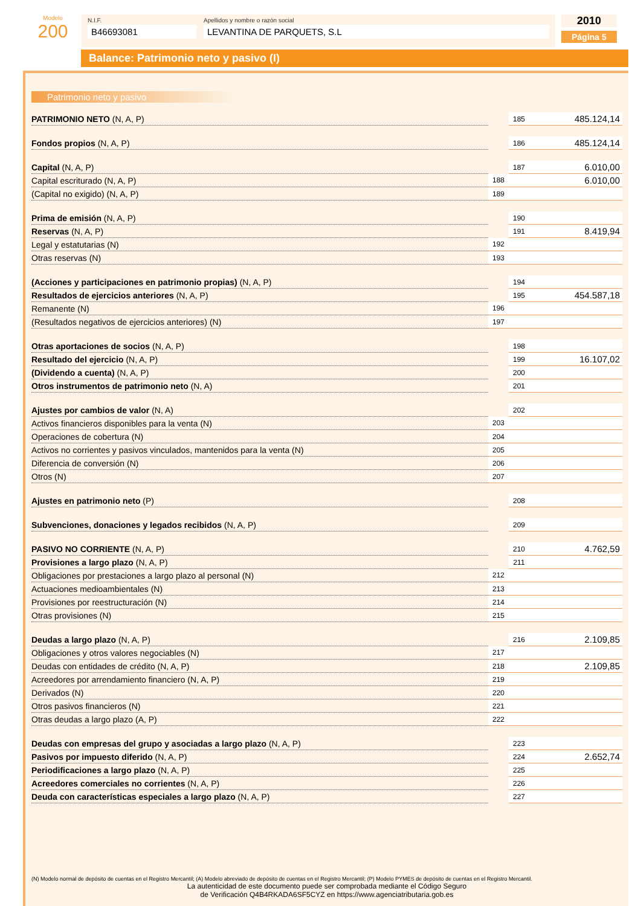Modelo
200
N.I.F.
B46693081
Apellidos y nombre o razón social
LEVANTINA DE PARQUETS, S.L
2010
Página 5
Balance: Patrimonio neto y pasivo (I)
Patrimonio neto y pasivo
| PATRIMONIO NETO (N, A, P) | | 185 | 485.124,14 |
| Fondos propios (N, A, P) | | 186 | 485.124,14 |
| Capital (N, A, P) | | 187 | 6.010,00 |
| Capital escriturado (N, A, P) | 188 | 6.010,00 | |
| (Capital no exigido) (N, A, P) | 189 | | |
| Prima de emisión (N, A, P) | | 190 | |
| Reservas (N, A, P) | | 191 | 8.419,94 |
| Legal y estatutarias (N) | 192 | | |
| Otras reservas (N) | 193 | | |
| (Acciones y participaciones en patrimonio propias) (N, A, P) | | 194 | |
| Resultados de ejercicios anteriores (N, A, P) | | 195 | 454.587,18 |
| Remanente (N) | 196 | | |
| (Resultados negativos de ejercicios anteriores) (N) | 197 | | |
| Otras aportaciones de socios (N, A, P) | | 198 | |
| Resultado del ejercicio (N, A, P) | | 199 | 16.107,02 |
| (Dividendo a cuenta) (N, A, P) | | 200 | |
| Otros instrumentos de patrimonio neto (N, A) | | 201 | |
| Ajustes por cambios de valor (N, A) | | 202 | |
| Activos financieros disponibles para la venta (N) | 203 | | |
| Operaciones de cobertura (N) | 204 | | |
| Activos no corrientes y pasivos vinculados, mantenidos para la venta (N) | 205 | | |
| Diferencia de conversión (N) | 206 | | |
| Otros (N) | 207 | | |
| Ajustes en patrimonio neto (P) | | 208 | |
| Subvenciones, donaciones y legados recibidos (N, A, P) | | 209 | |
| PASIVO NO CORRIENTE (N, A, P) | | 210 | 4.762,59 |
| Provisiones a largo plazo (N, A, P) | | 211 | |
| Obligaciones por prestaciones a largo plazo al personal (N) | 212 | | |
| Actuaciones medioambientales (N) | 213 | | |
| Provisiones por reestructuración (N) | 214 | | |
| Otras provisiones (N) | 215 | | |
| Deudas a largo plazo (N, A, P) | | 216 | 2.109,85 |
| Obligaciones y otros valores negociables (N) | 217 | | |
| Deudas con entidades de crédito (N, A, P) | 218 | 2.109,85 | |
| Acreedores por arrendamiento financiero (N, A, P) | 219 | | |
| Derivados (N) | 220 | | |
| Otros pasivos financieros (N) | 221 | | |
| Otras deudas a largo plazo (A, P) | 222 | | |
| Deudas con empresas del grupo y asociadas a largo plazo (N, A, P) | | 223 | |
| Pasivos por impuesto diferido (N, A, P) | | 224 | 2.652,74 |
| Periodificaciones a largo plazo (N, A, P) | | 225 | |
| Acreedores comerciales no corrientes (N, A, P) | | 226 | |
| Deuda con características especiales a largo plazo (N, A, P) | | 227 | |
(N) Modelo normal de depósito de cuentas en el Registro Mercantil; (A) Modelo abreviado de depósito de cuentas en el Registro Mercantil; (P) Modelo PYMES de depósito de cuentas en el Registro Mercantil.
La autenticidad de este documento puede ser comprobada mediante el Código Seguro
de Verificación Q4B4RKADA6SF5CYZ en https://www.agenciatributaria.gob.es